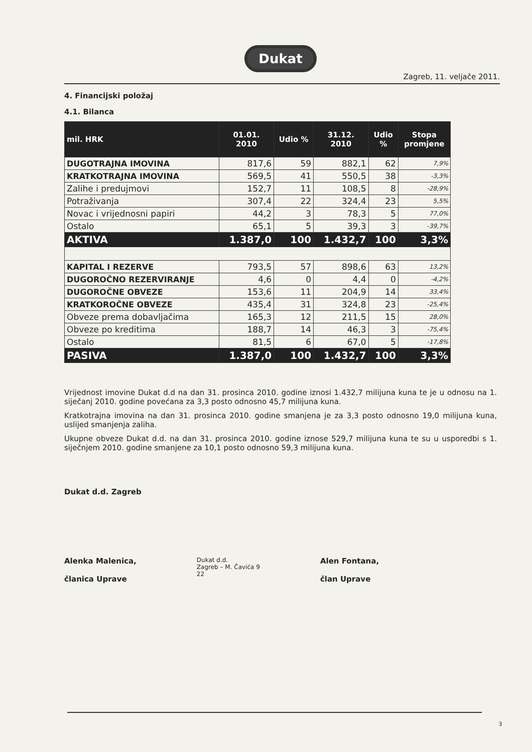Dukat
Zagreb, 11. veljače 2011.
4. Financijski položaj
4.1. Bilanca
| mil. HRK | 01.01. 2010 | Udio % | 31.12. 2010 | Udio % | Stopa promjene |
| --- | --- | --- | --- | --- | --- |
| DUGOTRAJNA IMOVINA | 817,6 | 59 | 882,1 | 62 | 7,9% |
| KRATKOTRAJNA IMOVINA | 569,5 | 41 | 550,5 | 38 | -3,3% |
| Zalihe i predujmovi | 152,7 | 11 | 108,5 | 8 | -28,9% |
| Potraživanja | 307,4 | 22 | 324,4 | 23 | 5,5% |
| Novac i vrijednosni papiri | 44,2 | 3 | 78,3 | 5 | 77,0% |
| Ostalo | 65,1 | 5 | 39,3 | 3 | -39,7% |
| AKTIVA | 1.387,0 | 100 | 1.432,7 | 100 | 3,3% |
| KAPITAL I REZERVE | 793,5 | 57 | 898,6 | 63 | 13,2% |
| DUGOROČNO REZERVIRANJE | 4,6 | 0 | 4,4 | 0 | -4,2% |
| DUGOROČNE OBVEZE | 153,6 | 11 | 204,9 | 14 | 33,4% |
| KRATKOROČNE OBVEZE | 435,4 | 31 | 324,8 | 23 | -25,4% |
| Obveze prema dobavljačima | 165,3 | 12 | 211,5 | 15 | 28,0% |
| Obveze po kreditima | 188,7 | 14 | 46,3 | 3 | -75,4% |
| Ostalo | 81,5 | 6 | 67,0 | 5 | -17,8% |
| PASIVA | 1.387,0 | 100 | 1.432,7 | 100 | 3,3% |
Vrijednost imovine Dukat d.d na dan 31. prosinca 2010. godine iznosi 1.432,7 milijuna kuna te je u odnosu na 1. siječanj 2010. godine povećana za 3,3 posto odnosno 45,7 milijuna kuna.
Kratkotrajna imovina na dan 31. prosinca 2010. godine smanjena je za 3,3 posto odnosno 19,0 milijuna kuna, uslijed smanjenja zaliha.
Ukupne obveze Dukat d.d. na dan 31. prosinca 2010. godine iznose 529,7 milijuna kuna te su u usporedbi s 1. siječnjem 2010. godine smanjene za 10,1 posto odnosno 59,3 milijuna kuna.
Dukat d.d. Zagreb
Alenka Malenica,
članica Uprave
Dukat d.d.
Zagreb – M. Čavića 9
22
Alen Fontana,
član Uprave
3